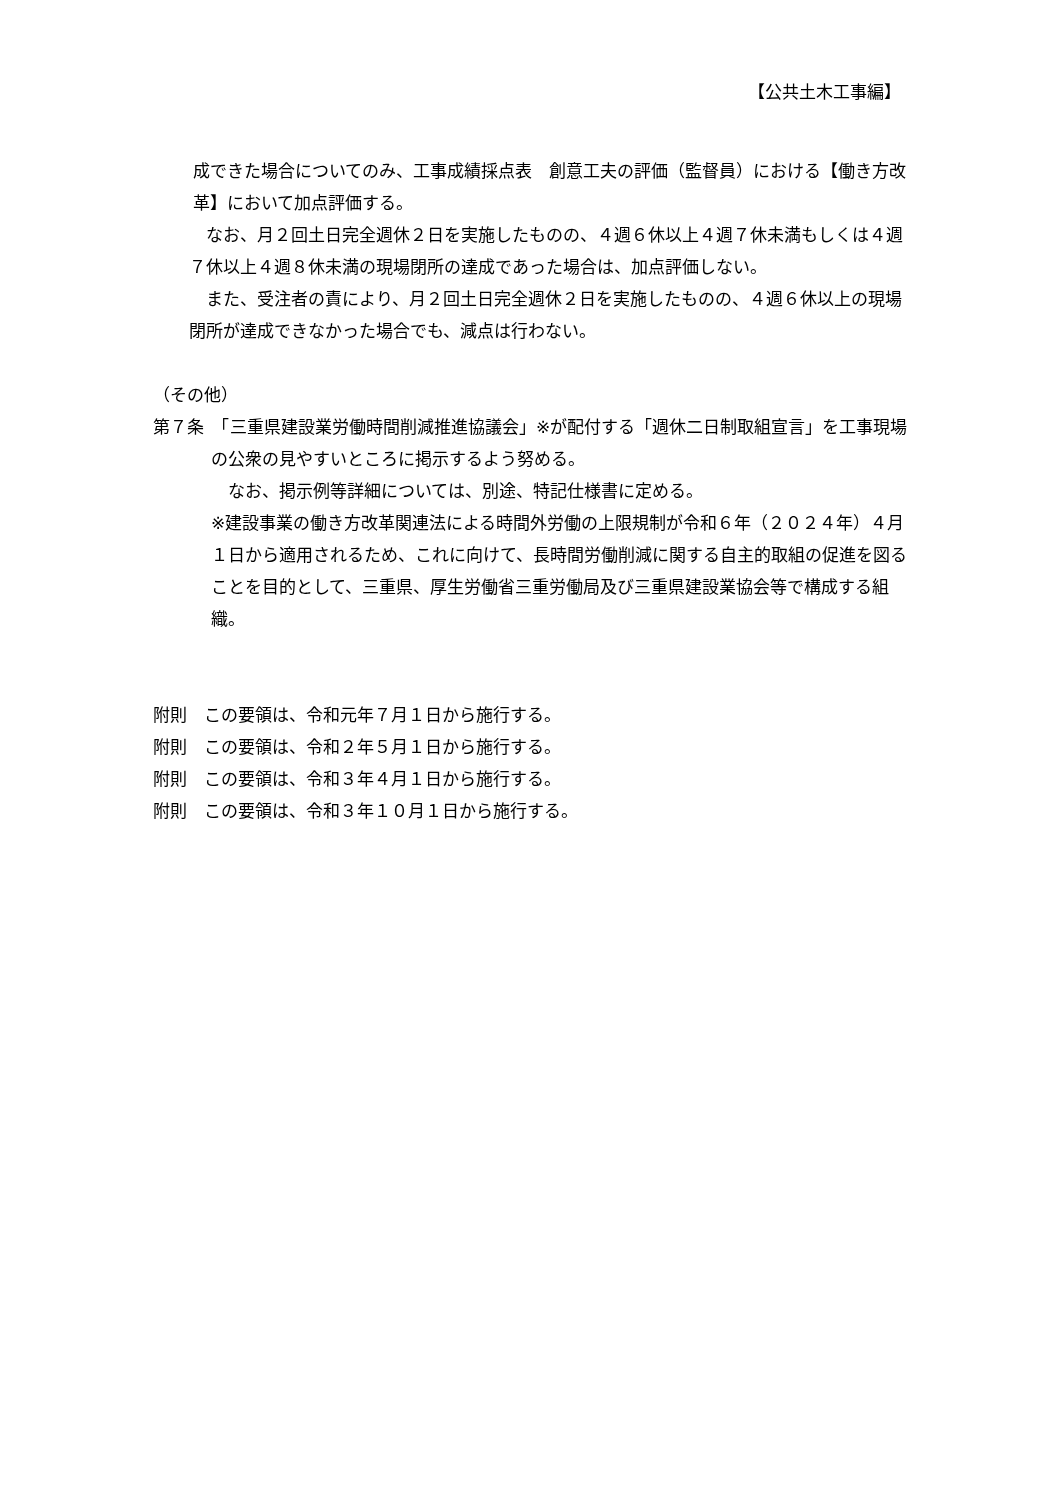【公共土木工事編】
成できた場合についてのみ、工事成績採点表　創意工夫の評価（監督員）における【働き方改革】において加点評価する。
　なお、月２回土日完全週休２日を実施したものの、４週６休以上４週７休未満もしくは４週７休以上４週８休未満の現場閉所の達成であった場合は、加点評価しない。
　また、受注者の責により、月２回土日完全週休２日を実施したものの、４週６休以上の現場閉所が達成できなかった場合でも、減点は行わない。
（その他）
第７条　「三重県建設業労働時間削減推進協議会」※が配付する「週休二日制取組宣言」を工事現場の公衆の見やすいところに掲示するよう努める。
　なお、掲示例等詳細については、別途、特記仕様書に定める。
※建設事業の働き方改革関連法による時間外労働の上限規制が令和６年（２０２４年）４月１日から適用されるため、これに向けて、長時間労働削減に関する自主的取組の促進を図ることを目的として、三重県、厚生労働省三重労働局及び三重県建設業協会等で構成する組織。
附則　この要領は、令和元年７月１日から施行する。
附則　この要領は、令和２年５月１日から施行する。
附則　この要領は、令和３年４月１日から施行する。
附則　この要領は、令和３年１０月１日から施行する。